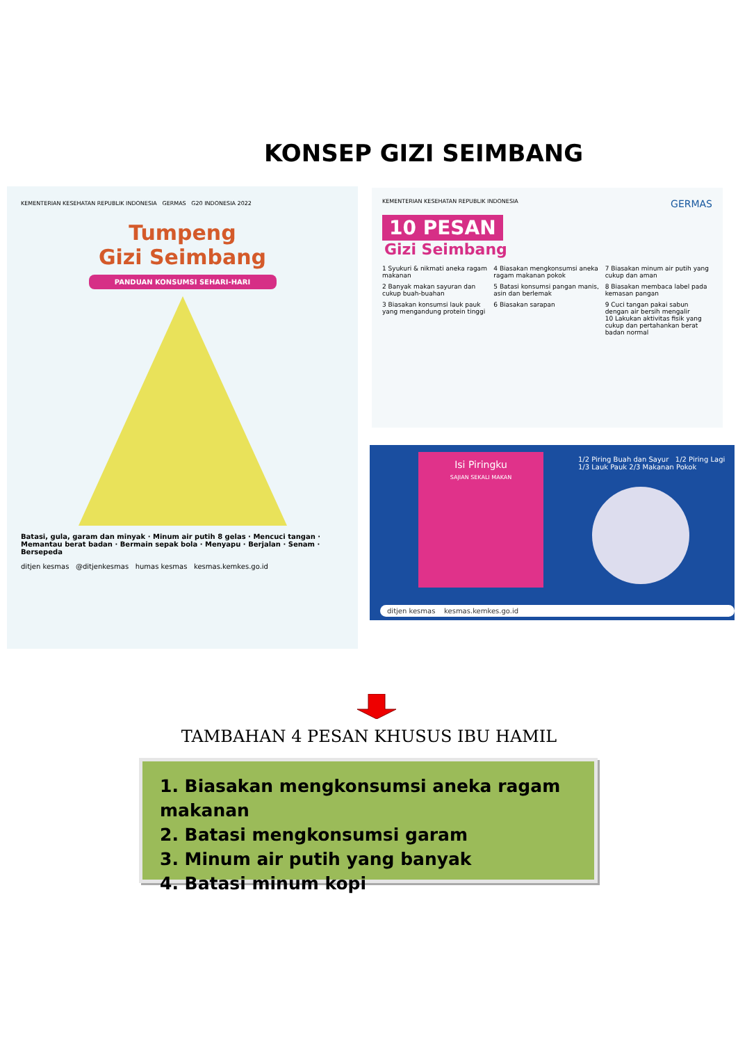KONSEP GIZI SEIMBANG
KEMENTERIAN KESEHATAN REPUBLIK INDONESIA GERMAS G20 INDONESIA 2022
Tumpeng
Gizi Seimbang
PANDUAN KONSUMSI SEHARI-HARI
Batasi, gula, garam dan minyak · Minum air putih 8 gelas · Mencuci tangan · Memantau berat badan · Bermain sepak bola · Menyapu · Berjalan · Senam · Bersepeda
ditjen kesmas @ditjenkesmas humas kesmas kesmas.kemkes.go.id
KEMENTERIAN KESEHATAN REPUBLIK INDONESIA GERMAS
10 PESAN
Gizi Seimbang
1 Syukuri & nikmati aneka ragam makanan
4 Biasakan mengkonsumsi aneka ragam makanan pokok
7 Biasakan minum air putih yang cukup dan aman
2 Banyak makan sayuran dan cukup buah-buahan
5 Batasi konsumsi pangan manis, asin dan berlemak
8 Biasakan membaca label pada kemasan pangan
3 Biasakan konsumsi lauk pauk yang mengandung protein tinggi
6 Biasakan sarapan
9 Cuci tangan pakai sabun dengan air bersih mengalir
10 Lakukan aktivitas fisik yang cukup dan pertahankan berat badan normal
Isi Piringku
SAJIAN SEKALI MAKAN
1/2 Piring Buah dan Sayur 1/2 Piring Lagi 1/3 Lauk Pauk 2/3 Makanan Pokok
ditjen kesmas kesmas.kemkes.go.id
TAMBAHAN 4 PESAN KHUSUS IBU HAMIL
1. Biasakan mengkonsumsi aneka ragam makanan
2. Batasi mengkonsumsi garam
3. Minum air putih yang banyak
4. Batasi minum kopi